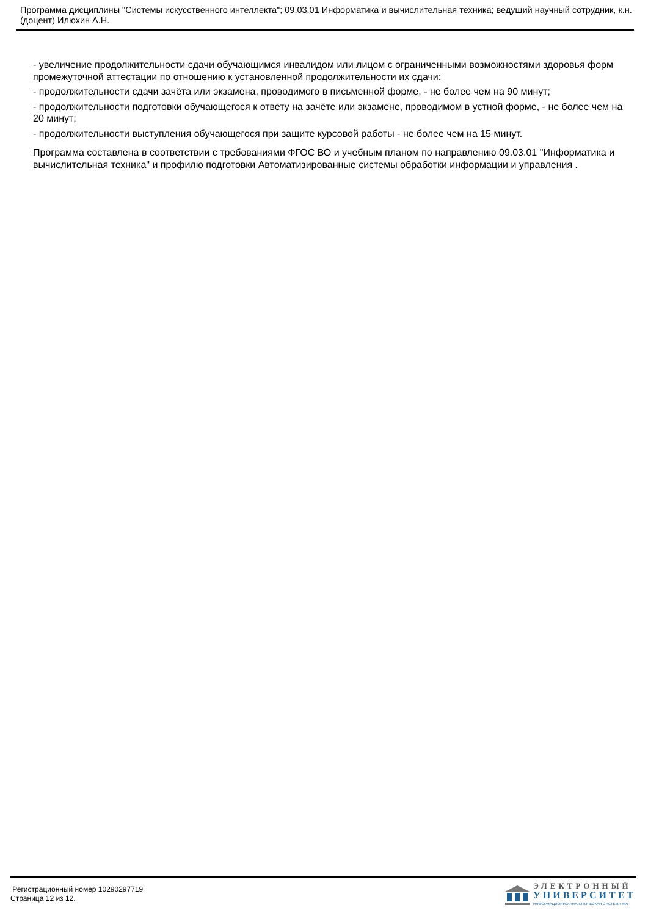Программа дисциплины "Системы искусственного интеллекта"; 09.03.01 Информатика и вычислительная техника; ведущий научный сотрудник, к.н. (доцент) Илюхин А.Н.
- увеличение продолжительности сдачи обучающимся инвалидом или лицом с ограниченными возможностями здоровья форм промежуточной аттестации по отношению к установленной продолжительности их сдачи:
- продолжительности сдачи зачёта или экзамена, проводимого в письменной форме, - не более чем на 90 минут;
- продолжительности подготовки обучающегося к ответу на зачёте или экзамене, проводимом в устной форме, - не более чем на 20 минут;
- продолжительности выступления обучающегося при защите курсовой работы - не более чем на 15 минут.
Программа составлена в соответствии с требованиями ФГОС ВО и учебным планом по направлению 09.03.01 "Информатика и вычислительная техника" и профилю подготовки Автоматизированные системы обработки информации и управления .
Регистрационный номер 10290297719
Страница 12 из 12.
ЭЛЕКТРОННЫЙ
УНИВЕРСИТЕТ
ИНФОРМАЦИОННО-АНАЛИТИЧЕСКАЯ СИСТЕМА КФУ